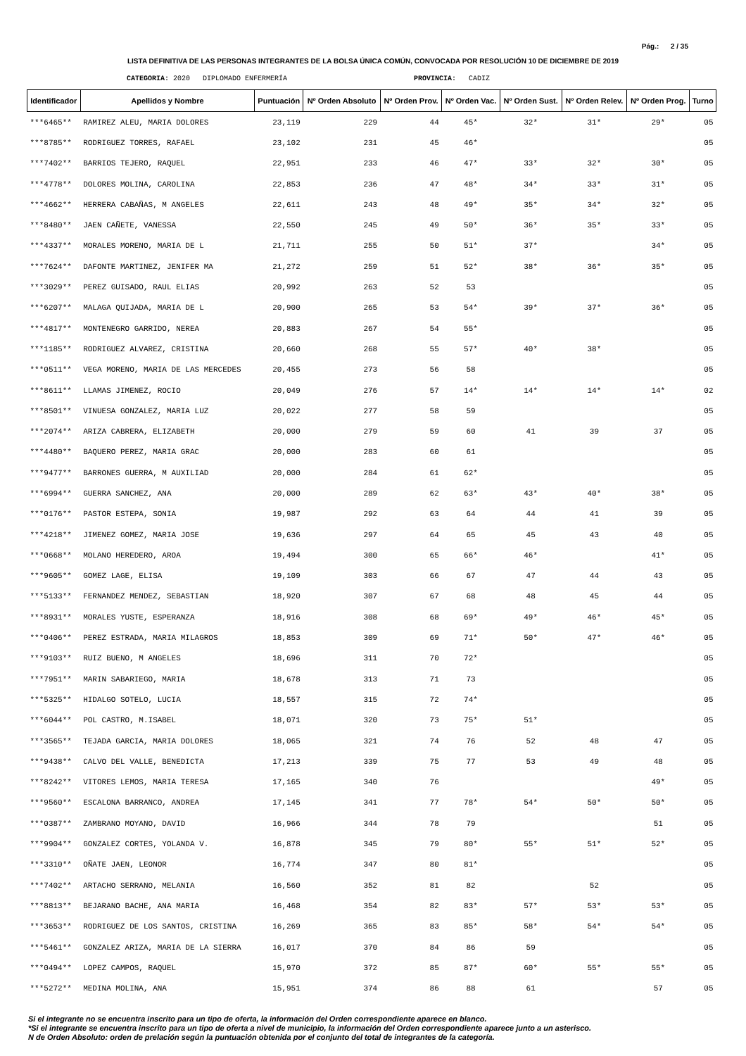Pág.: 2 / 35
LISTA DEFINITIVA DE LAS PERSONAS INTEGRANTES DE LA BOLSA ÚNICA COMÚN, CONVOCADA POR RESOLUCIÓN 10 DE DICIEMBRE DE 2019
CATEGORIA: 2020 DIPLOMADO ENFERMERÍA PROVINCIA: CADIZ
| Identificador | Apellidos y Nombre | Puntuación | Nº Orden Absoluto | Nº Orden Prov. | Nº Orden Vac. | Nº Orden Sust. | Nº Orden Relev. | Nº Orden Prog. | Turno |
| --- | --- | --- | --- | --- | --- | --- | --- | --- | --- |
| ***6465** | RAMIREZ ALEU, MARIA DOLORES | 23,119 | 229 | 44 | 45* | 32* | 31* | 29* | 05 |
| ***8785** | RODRIGUEZ TORRES, RAFAEL | 23,102 | 231 | 45 | 46* | | | | 05 |
| ***7402** | BARRIOS TEJERO, RAQUEL | 22,951 | 233 | 46 | 47* | 33* | 32* | 30* | 05 |
| ***4778** | DOLORES MOLINA, CAROLINA | 22,853 | 236 | 47 | 48* | 34* | 33* | 31* | 05 |
| ***4662** | HERRERA CABAÑAS, M ANGELES | 22,611 | 243 | 48 | 49* | 35* | 34* | 32* | 05 |
| ***8480** | JAEN CAÑETE, VANESSA | 22,550 | 245 | 49 | 50* | 36* | 35* | 33* | 05 |
| ***4337** | MORALES MORENO, MARIA DE L | 21,711 | 255 | 50 | 51* | 37* | | 34* | 05 |
| ***7624** | DAFONTE MARTINEZ, JENIFER MA | 21,272 | 259 | 51 | 52* | 38* | 36* | 35* | 05 |
| ***3029** | PEREZ GUISADO, RAUL ELIAS | 20,992 | 263 | 52 | 53 | | | | 05 |
| ***6207** | MALAGA QUIJADA, MARIA DE L | 20,900 | 265 | 53 | 54* | 39* | 37* | 36* | 05 |
| ***4817** | MONTENEGRO GARRIDO, NEREA | 20,883 | 267 | 54 | 55* | | | | 05 |
| ***1185** | RODRIGUEZ ALVAREZ, CRISTINA | 20,660 | 268 | 55 | 57* | 40* | 38* | | 05 |
| ***0511** | VEGA MORENO, MARIA DE LAS MERCEDES | 20,455 | 273 | 56 | 58 | | | | 05 |
| ***8611** | LLAMAS JIMENEZ, ROCIO | 20,049 | 276 | 57 | 14* | 14* | 14* | 14* | 02 |
| ***8501** | VINUESA GONZALEZ, MARIA LUZ | 20,022 | 277 | 58 | 59 | | | | 05 |
| ***2074** | ARIZA CABRERA, ELIZABETH | 20,000 | 279 | 59 | 60 | 41 | 39 | 37 | 05 |
| ***4480** | BAQUERO PEREZ, MARIA GRAC | 20,000 | 283 | 60 | 61 | | | | 05 |
| ***9477** | BARRONES GUERRA, M AUXILIAD | 20,000 | 284 | 61 | 62* | | | | 05 |
| ***6994** | GUERRA SANCHEZ, ANA | 20,000 | 289 | 62 | 63* | 43* | 40* | 38* | 05 |
| ***0176** | PASTOR ESTEPA, SONIA | 19,987 | 292 | 63 | 64 | 44 | 41 | 39 | 05 |
| ***4218** | JIMENEZ GOMEZ, MARIA JOSE | 19,636 | 297 | 64 | 65 | 45 | 43 | 40 | 05 |
| ***0668** | MOLANO HEREDERO, AROA | 19,494 | 300 | 65 | 66* | 46* | | 41* | 05 |
| ***9605** | GOMEZ LAGE, ELISA | 19,109 | 303 | 66 | 67 | 47 | 44 | 43 | 05 |
| ***5133** | FERNANDEZ MENDEZ, SEBASTIAN | 18,920 | 307 | 67 | 68 | 48 | 45 | 44 | 05 |
| ***8931** | MORALES YUSTE, ESPERANZA | 18,916 | 308 | 68 | 69* | 49* | 46* | 45* | 05 |
| ***0406** | PEREZ ESTRADA, MARIA MILAGROS | 18,853 | 309 | 69 | 71* | 50* | 47* | 46* | 05 |
| ***9103** | RUIZ BUENO, M ANGELES | 18,696 | 311 | 70 | 72* | | | | 05 |
| ***7951** | MARIN SABARIEGO, MARIA | 18,678 | 313 | 71 | 73 | | | | 05 |
| ***5325** | HIDALGO SOTELO, LUCIA | 18,557 | 315 | 72 | 74* | | | | 05 |
| ***6044** | POL CASTRO, M.ISABEL | 18,071 | 320 | 73 | 75* | 51* | | | 05 |
| ***3565** | TEJADA GARCIA, MARIA DOLORES | 18,065 | 321 | 74 | 76 | 52 | 48 | 47 | 05 |
| ***9438** | CALVO DEL VALLE, BENEDICTA | 17,213 | 339 | 75 | 77 | 53 | 49 | 48 | 05 |
| ***8242** | VITORES LEMOS, MARIA TERESA | 17,165 | 340 | 76 | | | | 49* | 05 |
| ***9560** | ESCALONA BARRANCO, ANDREA | 17,145 | 341 | 77 | 78* | 54* | 50* | 50* | 05 |
| ***0387** | ZAMBRANO MOYANO, DAVID | 16,966 | 344 | 78 | 79 | | | 51 | 05 |
| ***9904** | GONZALEZ CORTES, YOLANDA V. | 16,878 | 345 | 79 | 80* | 55* | 51* | 52* | 05 |
| ***3310** | OÑATE JAEN, LEONOR | 16,774 | 347 | 80 | 81* | | | | 05 |
| ***7402** | ARTACHO SERRANO, MELANIA | 16,560 | 352 | 81 | 82 | | 52 | | 05 |
| ***8813** | BEJARANO BACHE, ANA MARIA | 16,468 | 354 | 82 | 83* | 57* | 53* | 53* | 05 |
| ***3653** | RODRIGUEZ DE LOS SANTOS, CRISTINA | 16,269 | 365 | 83 | 85* | 58* | 54* | 54* | 05 |
| ***5461** | GONZALEZ ARIZA, MARIA DE LA SIERRA | 16,017 | 370 | 84 | 86 | 59 | | | 05 |
| ***0494** | LOPEZ CAMPOS, RAQUEL | 15,970 | 372 | 85 | 87* | 60* | 55* | 55* | 05 |
| ***5272** | MEDINA MOLINA, ANA | 15,951 | 374 | 86 | 88 | 61 | | 57 | 05 |
Si el integrante no se encuentra inscrito para un tipo de oferta, la información del Orden correspondiente aparece en blanco.
*Si el integrante se encuentra inscrito para un tipo de oferta a nivel de municipio, la información del Orden correspondiente aparece junto a un asterisco.
N de Orden Absoluto: orden de prelación según la puntuación obtenida por el conjunto del total de integrantes de la categoría.